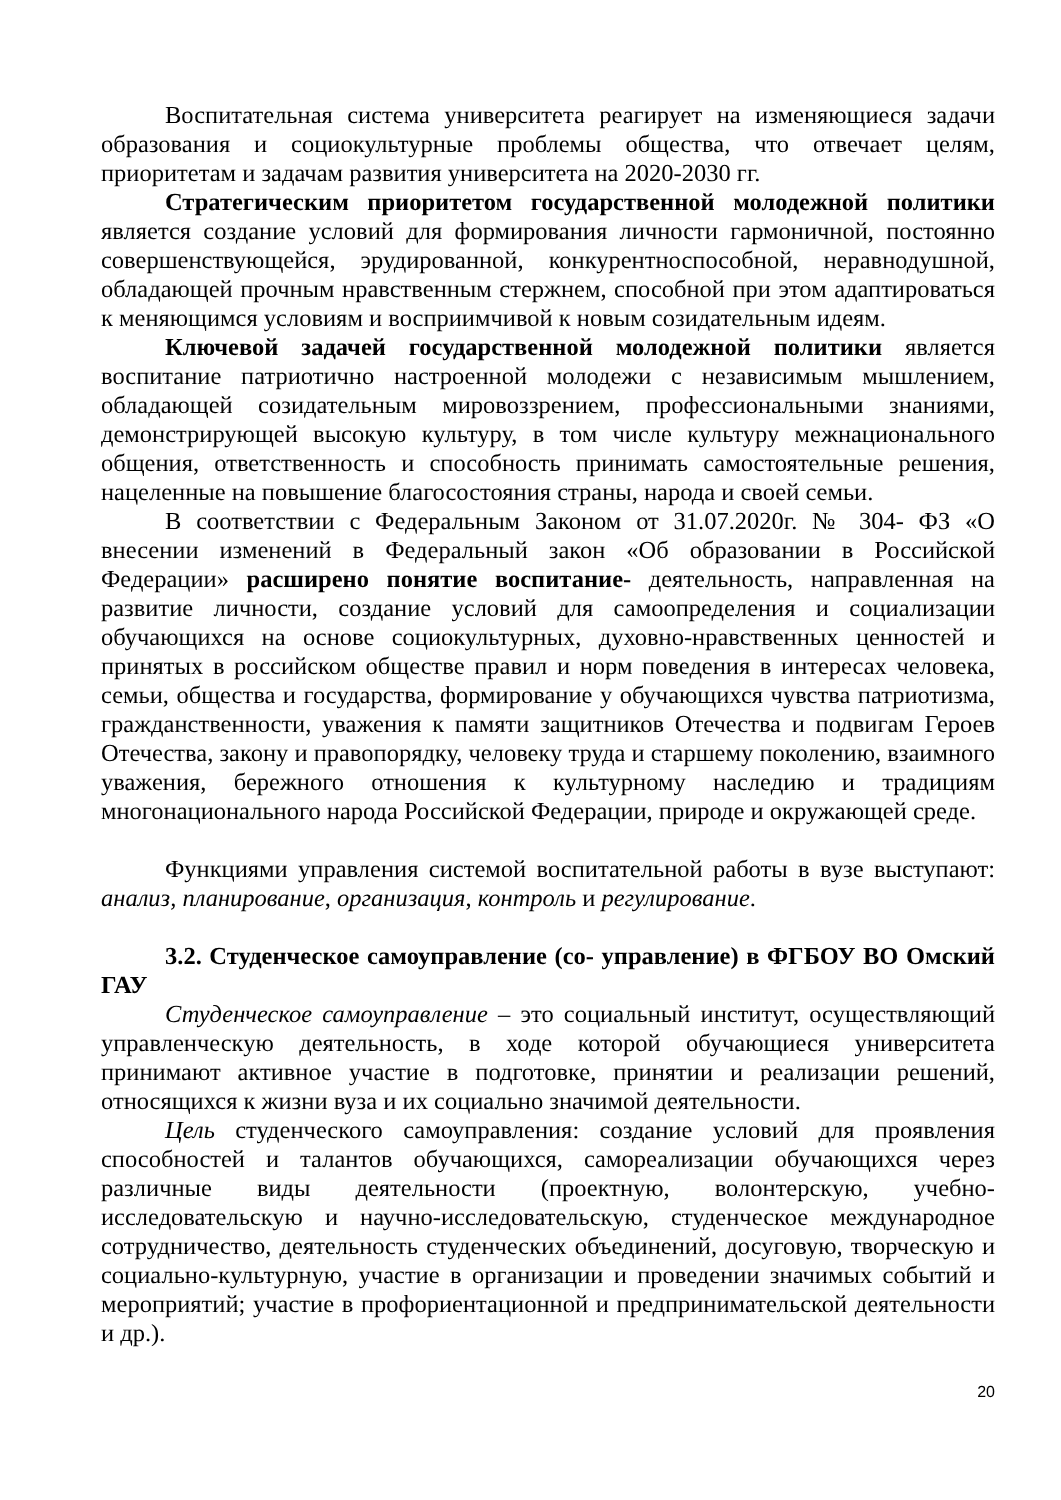Воспитательная система университета реагирует на изменяющиеся задачи образования и социокультурные проблемы общества, что отвечает целям, приоритетам и задачам развития университета на 2020-2030 гг.
Стратегическим приоритетом государственной молодежной политики является создание условий для формирования личности гармоничной, постоянно совершенствующейся, эрудированной, конкурентноспособной, неравнодушной, обладающей прочным нравственным стержнем, способной при этом адаптироваться к меняющимся условиям и восприимчивой к новым созидательным идеям.
Ключевой задачей государственной молодежной политики является воспитание патриотично настроенной молодежи с независимым мышлением, обладающей созидательным мировоззрением, профессиональными знаниями, демонстрирующей высокую культуру, в том числе культуру межнационального общения, ответственность и способность принимать самостоятельные решения, нацеленные на повышение благосостояния страны, народа и своей семьи.
В соответствии с Федеральным Законом от 31.07.2020г. № 304- ФЗ «О внесении изменений в Федеральный закон «Об образовании в Российской Федерации» расширено понятие воспитание- деятельность, направленная на развитие личности, создание условий для самоопределения и социализации обучающихся на основе социокультурных, духовно-нравственных ценностей и принятых в российском обществе правил и норм поведения в интересах человека, семьи, общества и государства, формирование у обучающихся чувства патриотизма, гражданственности, уважения к памяти защитников Отечества и подвигам Героев Отечества, закону и правопорядку, человеку труда и старшему поколению, взаимного уважения, бережного отношения к культурному наследию и традициям многонационального народа Российской Федерации, природе и окружающей среде.
Функциями управления системой воспитательной работы в вузе выступают: анализ, планирование, организация, контроль и регулирование.
3.2. Студенческое самоуправление (со- управление) в ФГБОУ ВО Омский ГАУ
Студенческое самоуправление – это социальный институт, осуществляющий управленческую деятельность, в ходе которой обучающиеся университета принимают активное участие в подготовке, принятии и реализации решений, относящихся к жизни вуза и их социально значимой деятельности.
Цель студенческого самоуправления: создание условий для проявления способностей и талантов обучающихся, самореализации обучающихся через различные виды деятельности (проектную, волонтерскую, учебно-исследовательскую и научно-исследовательскую, студенческое международное сотрудничество, деятельность студенческих объединений, досуговую, творческую и социально-культурную, участие в организации и проведении значимых событий и мероприятий; участие в профориентационной и предпринимательской деятельности и др.).
20